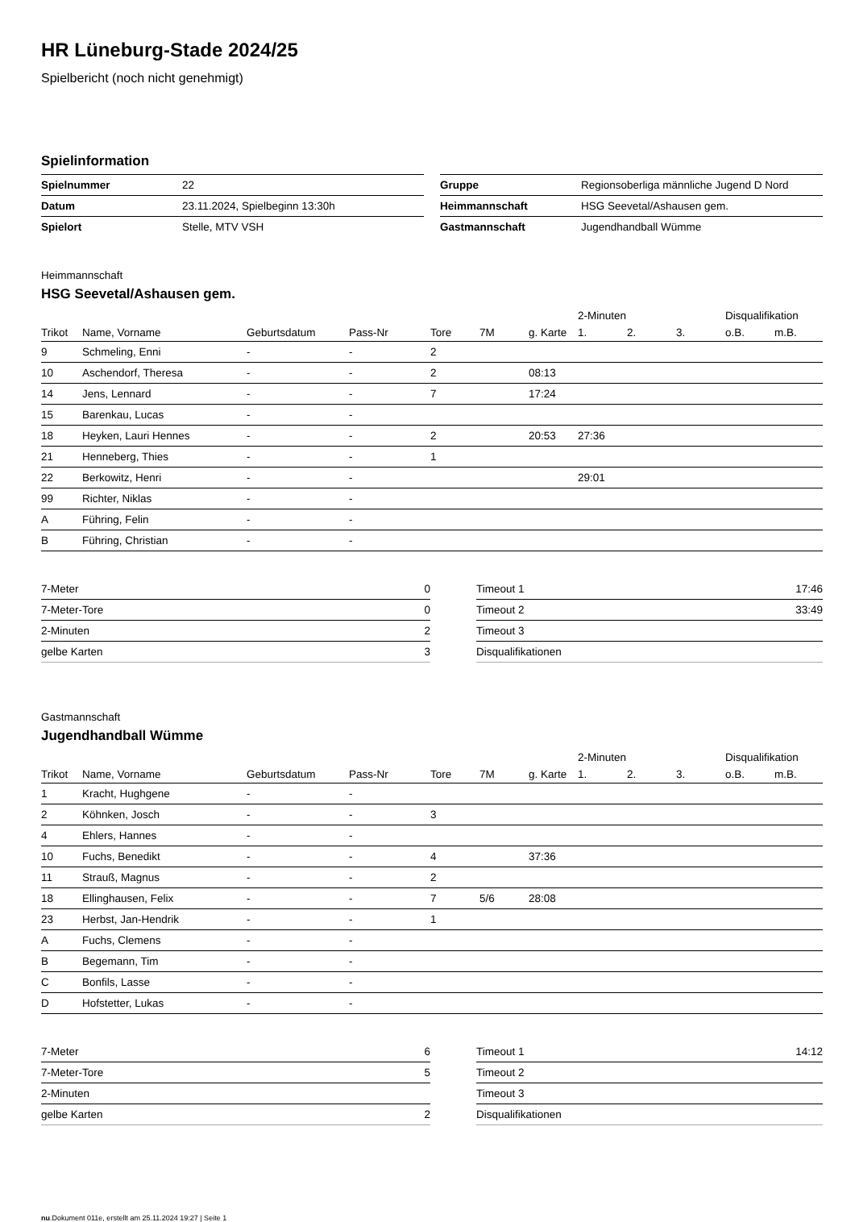HR Lüneburg-Stade 2024/25
Spielbericht (noch nicht genehmigt)
Spielinformation
| Spielnummer | 22 |
| Datum | 23.11.2024, Spielbeginn 13:30h |
| Spielort | Stelle, MTV VSH |
| Gruppe | Regionsoberliga männliche Jugend D Nord |
| Heimmannschaft | HSG Seevetal/Ashausen gem. |
| Gastmannschaft | Jugendhandball Wümme |
Heimmannschaft
HSG Seevetal/Ashausen gem.
| | | | | | | | 2-Minuten | | | Disqualifikation | |
| --- | --- | --- | --- | --- | --- | --- | --- | --- | --- | --- | --- |
| Trikot | Name, Vorname | Geburtsdatum | Pass-Nr | Tore | 7M | g. Karte | 1. | 2. | 3. | o.B. | m.B. |
| 9 | Schmeling, Enni | - | - | 2 | | | | | | | |
| 10 | Aschendorf, Theresa | - | - | 2 | | 08:13 | | | | | |
| 14 | Jens, Lennard | - | - | 7 | | 17:24 | | | | | |
| 15 | Barenkau, Lucas | - | - | | | | | | | | |
| 18 | Heyken, Lauri Hennes | - | - | 2 | | 20:53 | 27:36 | | | | |
| 21 | Henneberg, Thies | - | - | 1 | | | | | | | |
| 22 | Berkowitz, Henri | - | - | | | | 29:01 | | | | |
| 99 | Richter, Niklas | - | - | | | | | | | | |
| A | Führing, Felin | - | - | | | | | | | | |
| B | Führing, Christian | - | - | | | | | | | | |
| 7-Meter | 0 |
| 7-Meter-Tore | 0 |
| 2-Minuten | 2 |
| gelbe Karten | 3 |
| Timeout 1 | 17:46 |
| Timeout 2 | 33:49 |
| Timeout 3 | |
| Disqualifikationen | |
Gastmannschaft
Jugendhandball Wümme
| | | | | | | | 2-Minuten | | | Disqualifikation | |
| --- | --- | --- | --- | --- | --- | --- | --- | --- | --- | --- | --- |
| Trikot | Name, Vorname | Geburtsdatum | Pass-Nr | Tore | 7M | g. Karte | 1. | 2. | 3. | o.B. | m.B. |
| 1 | Kracht, Hughgene | - | - | | | | | | | | |
| 2 | Köhnken, Josch | - | - | 3 | | | | | | | |
| 4 | Ehlers, Hannes | - | - | | | | | | | | |
| 10 | Fuchs, Benedikt | - | - | 4 | | 37:36 | | | | | |
| 11 | Strauß, Magnus | - | - | 2 | | | | | | | |
| 18 | Ellinghausen, Felix | - | - | 7 | 5/6 | 28:08 | | | | | |
| 23 | Herbst, Jan-Hendrik | - | - | 1 | | | | | | | |
| A | Fuchs, Clemens | - | - | | | | | | | | |
| B | Begemann, Tim | - | - | | | | | | | | |
| C | Bonfils, Lasse | - | - | | | | | | | | |
| D | Hofstetter, Lukas | - | - | | | | | | | | |
| 7-Meter | 6 |
| 7-Meter-Tore | 5 |
| 2-Minuten | |
| gelbe Karten | 2 |
| Timeout 1 | 14:12 |
| Timeout 2 | |
| Timeout 3 | |
| Disqualifikationen | |
nu.Dokument 011e, erstellt am 25.11.2024 19:27 | Seite 1